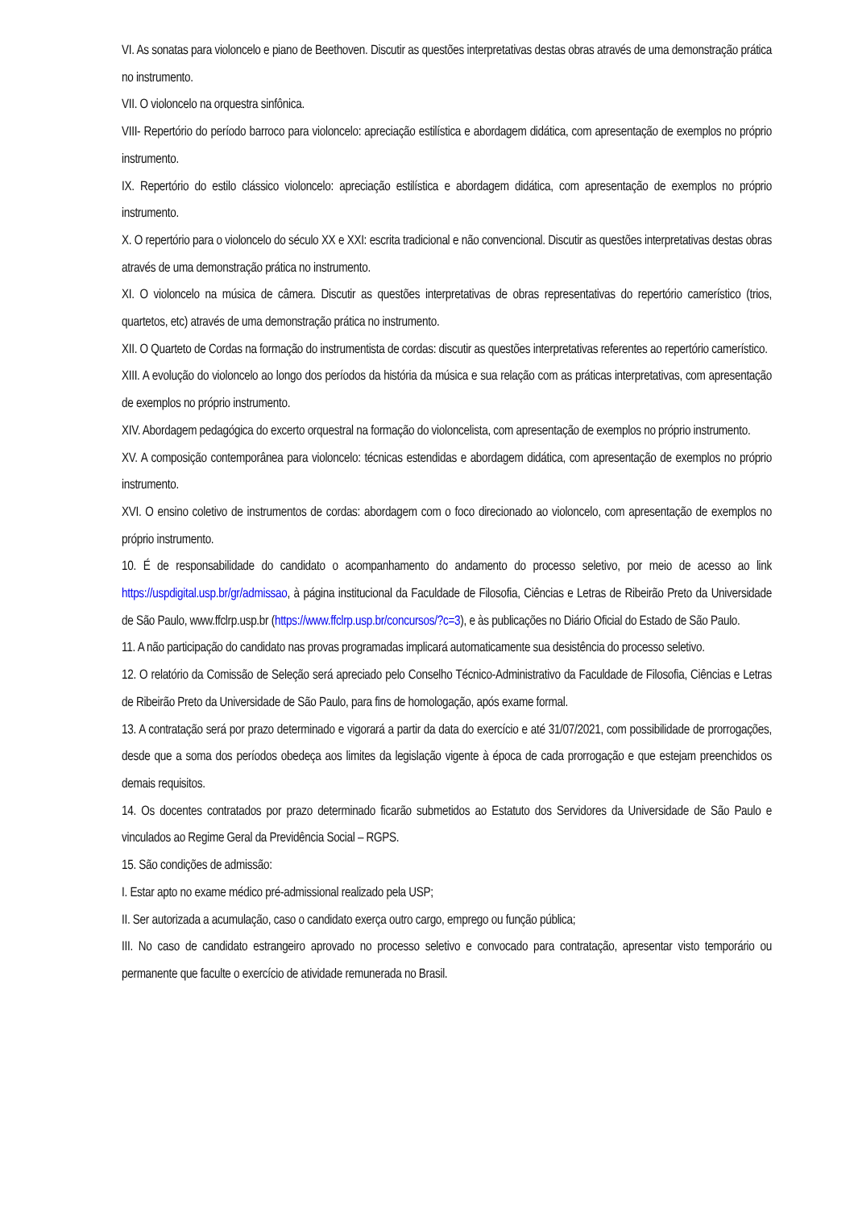VI. As sonatas para violoncelo e piano de Beethoven. Discutir as questões interpretativas destas obras através de uma demonstração prática no instrumento.
VII. O violoncelo na orquestra sinfônica.
VIII- Repertório do período barroco para violoncelo: apreciação estilística e abordagem didática, com apresentação de exemplos no próprio instrumento.
IX. Repertório do estilo clássico violoncelo: apreciação estilística e abordagem didática, com apresentação de exemplos no próprio instrumento.
X. O repertório para o violoncelo do século XX e XXI: escrita tradicional e não convencional. Discutir as questões interpretativas destas obras através de uma demonstração prática no instrumento.
XI. O violoncelo na música de câmera. Discutir as questões interpretativas de obras representativas do repertório camerístico (trios, quartetos, etc) através de uma demonstração prática no instrumento.
XII. O Quarteto de Cordas na formação do instrumentista de cordas: discutir as questões interpretativas referentes ao repertório camerístico.
XIII. A evolução do violoncelo ao longo dos períodos da história da música e sua relação com as práticas interpretativas, com apresentação de exemplos no próprio instrumento.
XIV. Abordagem pedagógica do excerto orquestral na formação do violoncelista, com apresentação de exemplos no próprio instrumento.
XV. A composição contemporânea para violoncelo: técnicas estendidas e abordagem didática, com apresentação de exemplos no próprio instrumento.
XVI. O ensino coletivo de instrumentos de cordas: abordagem com o foco direcionado ao violoncelo, com apresentação de exemplos no próprio instrumento.
10. É de responsabilidade do candidato o acompanhamento do andamento do processo seletivo, por meio de acesso ao link https://uspdigital.usp.br/gr/admissao, à página institucional da Faculdade de Filosofia, Ciências e Letras de Ribeirão Preto da Universidade de São Paulo, www.ffclrp.usp.br (https://www.ffclrp.usp.br/concursos/?c=3), e às publicações no Diário Oficial do Estado de São Paulo.
11. A não participação do candidato nas provas programadas implicará automaticamente sua desistência do processo seletivo.
12. O relatório da Comissão de Seleção será apreciado pelo Conselho Técnico-Administrativo da Faculdade de Filosofia, Ciências e Letras de Ribeirão Preto da Universidade de São Paulo, para fins de homologação, após exame formal.
13. A contratação será por prazo determinado e vigorará a partir da data do exercício e até 31/07/2021, com possibilidade de prorrogações, desde que a soma dos períodos obedeça aos limites da legislação vigente à época de cada prorrogação e que estejam preenchidos os demais requisitos.
14. Os docentes contratados por prazo determinado ficarão submetidos ao Estatuto dos Servidores da Universidade de São Paulo e vinculados ao Regime Geral da Previdência Social – RGPS.
15. São condições de admissão:
I. Estar apto no exame médico pré-admissional realizado pela USP;
II. Ser autorizada a acumulação, caso o candidato exerça outro cargo, emprego ou função pública;
III. No caso de candidato estrangeiro aprovado no processo seletivo e convocado para contratação, apresentar visto temporário ou permanente que faculte o exercício de atividade remunerada no Brasil.